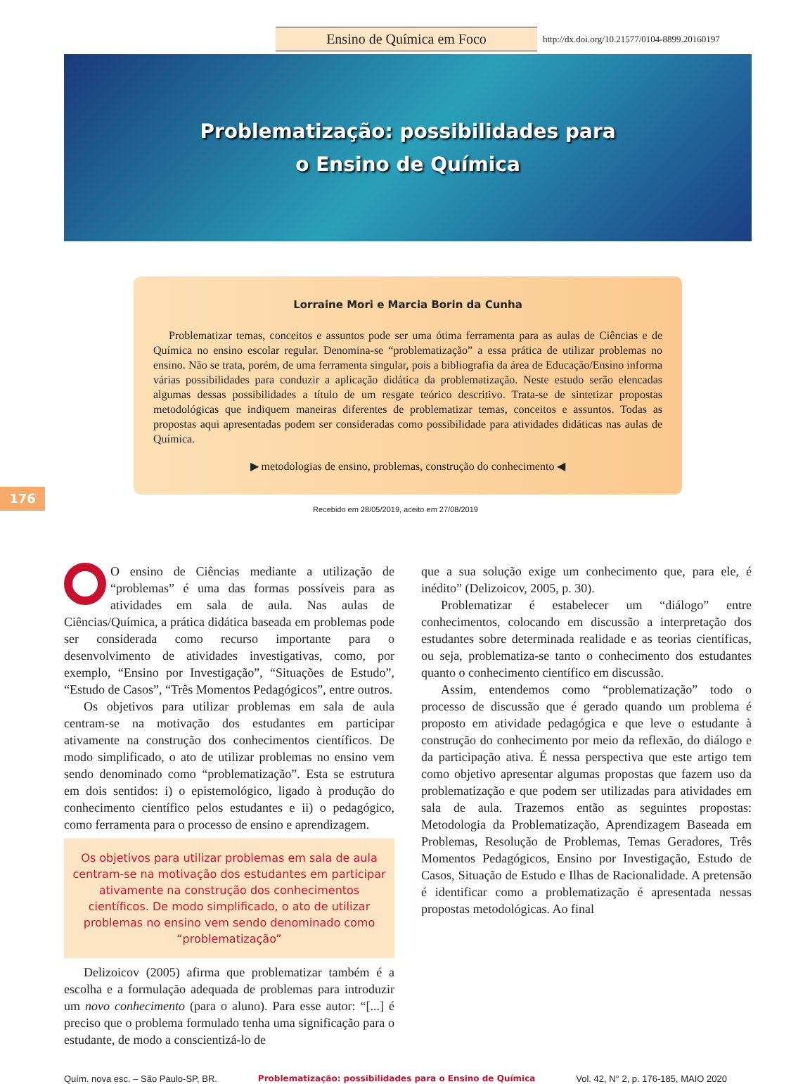Ensino de Química em Foco
http://dx.doi.org/10.21577/0104-8899.20160197
Problematização: possibilidades para
o Ensino de Química
Lorraine Mori e Marcia Borin da Cunha
Problematizar temas, conceitos e assuntos pode ser uma ótima ferramenta para as aulas de Ciências e de Química no ensino escolar regular. Denomina-se “problematização” a essa prática de utilizar problemas no ensino. Não se trata, porém, de uma ferramenta singular, pois a bibliografia da área de Educação/Ensino informa várias possibilidades para conduzir a aplicação didática da problematização. Neste estudo serão elencadas algumas dessas possibilidades a título de um resgate teórico descritivo. Trata-se de sintetizar propostas metodológicas que indiquem maneiras diferentes de problematizar temas, conceitos e assuntos. Todas as propostas aqui apresentadas podem ser consideradas como possibilidade para atividades didáticas nas aulas de Química.
▶ metodologias de ensino, problemas, construção do conhecimento ◀
176
Recebido em 28/05/2019, aceito em 27/08/2019
OO ensino de Ciências mediante a utilização de “problemas” é uma das formas possíveis para as atividades em sala de aula. Nas aulas de Ciências/Química, a prática didática baseada em problemas pode ser considerada como recurso importante para o desenvolvimento de atividades investigativas, como, por exemplo, “Ensino por Investigação”, “Situações de Estudo”, “Estudo de Casos”, “Três Momentos Pedagógicos”, entre outros.
Os objetivos para utilizar problemas em sala de aula centram-se na motivação dos estudantes em participar ativamente na construção dos conhecimentos científicos. De modo simplificado, o ato de utilizar problemas no ensino vem sendo denominado como “problematização”. Esta se estrutura em dois sentidos: i) o epistemológico, ligado à produção do conhecimento científico pelos estudantes e ii) o pedagógico, como ferramenta para o processo de ensino e aprendizagem.
Os objetivos para utilizar problemas em sala de aula centram-se na motivação dos estudantes em participar ativamente na construção dos conhecimentos científicos. De modo simplificado, o ato de utilizar problemas no ensino vem sendo denominado como “problematização”
Delizoicov (2005) afirma que problematizar também é a escolha e a formulação adequada de problemas para introduzir um novo conhecimento (para o aluno). Para esse autor: “[...] é preciso que o problema formulado tenha uma significação para o estudante, de modo a conscientizá-lo de
que a sua solução exige um conhecimento que, para ele, é inédito” (Delizoicov, 2005, p. 30).
Problematizar é estabelecer um “diálogo” entre conhecimentos, colocando em discussão a interpretação dos estudantes sobre determinada realidade e as teorias científicas, ou seja, problematiza-se tanto o conhecimento dos estudantes quanto o conhecimento científico em discussão.
Assim, entendemos como “problematização” todo o processo de discussão que é gerado quando um problema é proposto em atividade pedagógica e que leve o estudante à construção do conhecimento por meio da reflexão, do diálogo e da participação ativa. É nessa perspectiva que este artigo tem como objetivo apresentar algumas propostas que fazem uso da problematização e que podem ser utilizadas para atividades em sala de aula. Trazemos então as seguintes propostas: Metodologia da Problematização, Aprendizagem Baseada em Problemas, Resolução de Problemas, Temas Geradores, Três Momentos Pedagógicos, Ensino por Investigação, Estudo de Casos, Situação de Estudo e Ilhas de Racionalidade. A pretensão é identificar como a problematização é apresentada nessas propostas metodológicas. Ao final
Quím. nova esc. – São Paulo-SP, BR. Problematização: possibilidades para o Ensino de Química Vol. 42, N° 2, p. 176-185, MAIO 2020